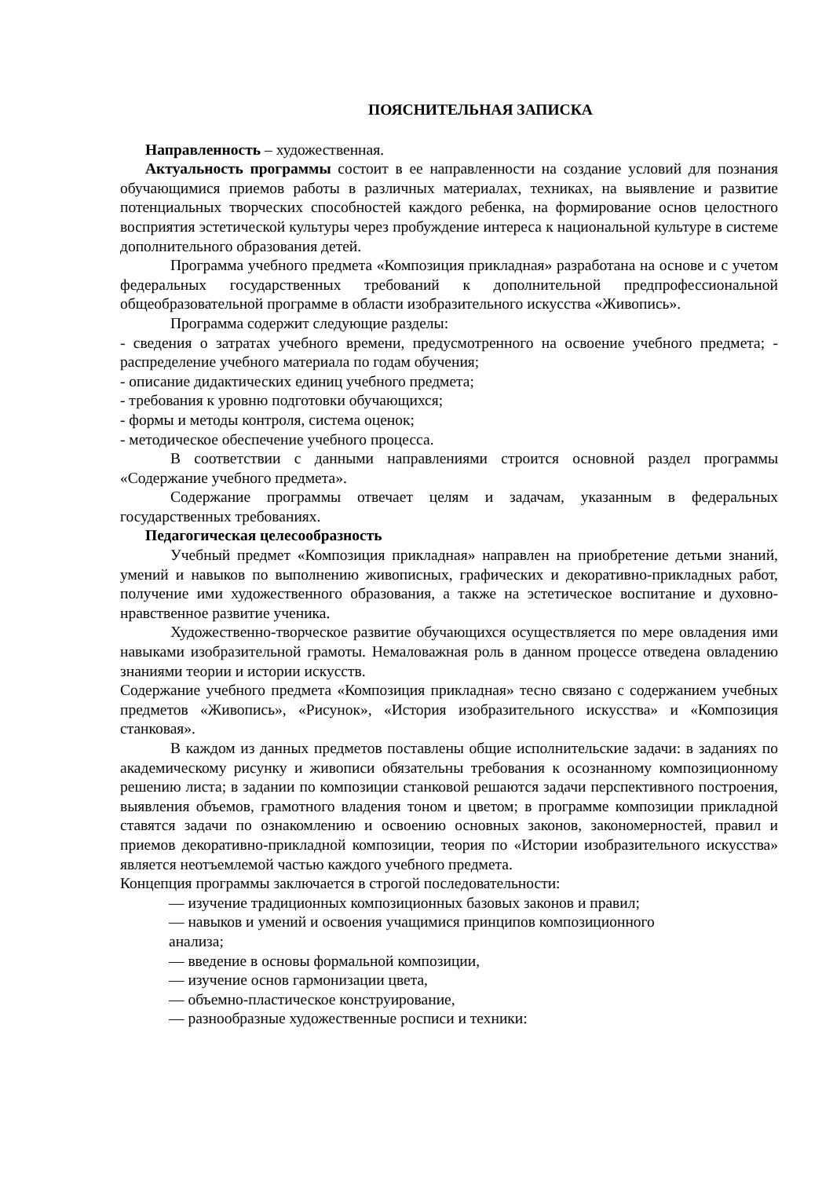ПОЯСНИТЕЛЬНАЯ ЗАПИСКА
Направленность – художественная.
Актуальность программы состоит в ее направленности на создание условий для познания обучающимися приемов работы в различных материалах, техниках, на выявление и развитие потенциальных творческих способностей каждого ребенка, на формирование основ целостного восприятия эстетической культуры через пробуждение интереса к национальной культуре в системе дополнительного образования детей.
Программа учебного предмета «Композиция прикладная» разработана на основе и с учетом федеральных государственных требований к дополнительной предпрофессиональной общеобразовательной программе в области изобразительного искусства «Живопись».
Программа содержит следующие разделы:
- сведения о затратах учебного времени, предусмотренного на освоение учебного предмета; - распределение учебного материала по годам обучения;
- описание дидактических единиц учебного предмета;
- требования к уровню подготовки обучающихся;
- формы и методы контроля, система оценок;
- методическое обеспечение учебного процесса.
В соответствии с данными направлениями строится основной раздел программы «Содержание учебного предмета».
Содержание программы отвечает целям и задачам, указанным в федеральных государственных требованиях.
Педагогическая целесообразность
Учебный предмет «Композиция прикладная» направлен на приобретение детьми знаний, умений и навыков по выполнению живописных, графических и декоративно-прикладных работ, получение ими художественного образования, а также на эстетическое воспитание и духовно-нравственное развитие ученика.
Художественно-творческое развитие обучающихся осуществляется по мере овладения ими навыками изобразительной грамоты. Немаловажная роль в данном процессе отведена овладению знаниями теории и истории искусств.
Содержание учебного предмета «Композиция прикладная» тесно связано с содержанием учебных предметов «Живопись», «Рисунок», «История изобразительного искусства» и «Композиция станковая».
В каждом из данных предметов поставлены общие исполнительские задачи: в заданиях по академическому рисунку и живописи обязательны требования к осознанному композиционному решению листа; в задании по композиции станковой решаются задачи перспективного построения, выявления объемов, грамотного владения тоном и цветом; в программе композиции прикладной ставятся задачи по ознакомлению и освоению основных законов, закономерностей, правил и приемов декоративно-прикладной композиции, теория по «Истории изобразительного искусства» является неотъемлемой частью каждого учебного предмета.
Концепция программы заключается в строгой последовательности:
— изучение традиционных композиционных базовых законов и правил;
— навыков и умений и освоения учащимися принципов композиционного
анализа;
— введение в основы формальной композиции,
— изучение основ гармонизации цвета,
— объемно-пластическое конструирование,
— разнообразные художественные росписи и техники: